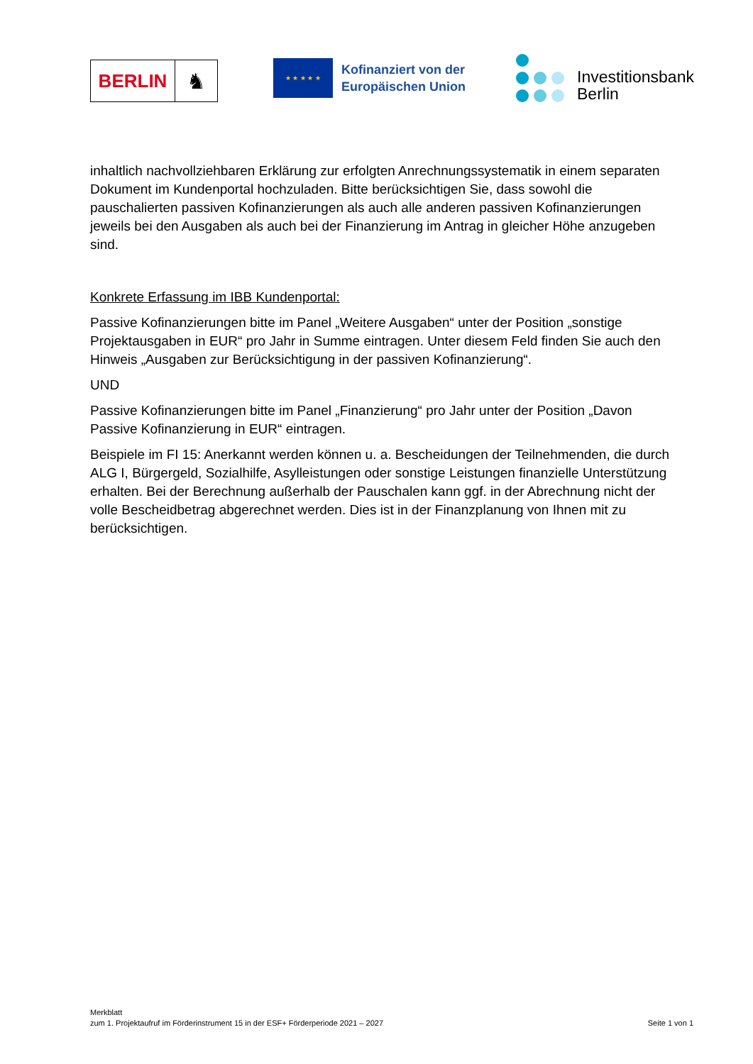BERLIN
♞
★ ★ ★ ★ ★
Kofinanziert von der
Europäischen Union
Investitionsbank
Berlin
inhaltlich nachvollziehbaren Erklärung zur erfolgten Anrechnungssystematik in einem separaten Dokument im Kundenportal hochzuladen. Bitte berücksichtigen Sie, dass sowohl die pauschalierten passiven Kofinanzierungen als auch alle anderen passiven Kofinanzierungen jeweils bei den Ausgaben als auch bei der Finanzierung im Antrag in gleicher Höhe anzugeben sind.
Konkrete Erfassung im IBB Kundenportal:
Passive Kofinanzierungen bitte im Panel „Weitere Ausgaben“ unter der Position „sonstige Projektausgaben in EUR“ pro Jahr in Summe eintragen. Unter diesem Feld finden Sie auch den Hinweis „Ausgaben zur Berücksichtigung in der passiven Kofinanzierung“.
UND
Passive Kofinanzierungen bitte im Panel „Finanzierung“ pro Jahr unter der Position „Davon Passive Kofinanzierung in EUR“ eintragen.
Beispiele im FI 15: Anerkannt werden können u. a. Bescheidungen der Teilnehmenden, die durch ALG I, Bürgergeld, Sozialhilfe, Asylleistungen oder sonstige Leistungen finanzielle Unterstützung erhalten. Bei der Berechnung außerhalb der Pauschalen kann ggf. in der Abrechnung nicht der volle Bescheidbetrag abgerechnet werden. Dies ist in der Finanzplanung von Ihnen mit zu berücksichtigen.
Merkblatt
zum 1. Projektaufruf im Förderinstrument 15 in der ESF+ Förderperiode 2021 – 2027 Seite 1 von 1